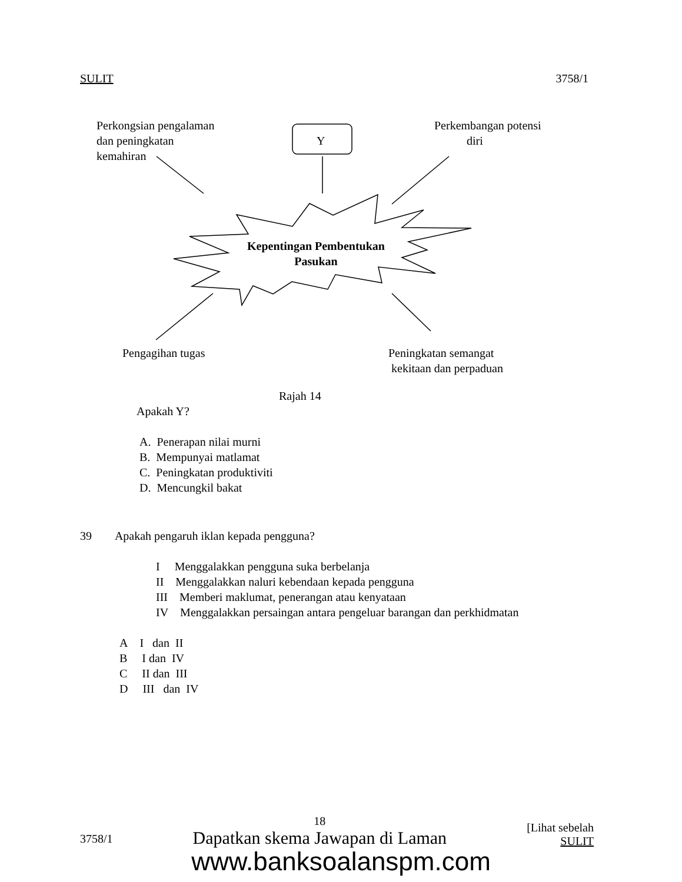SULIT 3758/1
Perkongsian pengalaman
dan peningkatan
kemahiran
Y
Perkembangan potensi
diri
Kepentingan Pembentukan
Pasukan
Pengagihan tugas
Peningkatan semangat
kekitaan dan perpaduan
Rajah 14
Apakah Y?
A. Penerapan nilai murni
B. Mempunyai matlamat
C. Peningkatan produktiviti
D. Mencungkil bakat
39 Apakah pengaruh iklan kepada pengguna?
I Menggalakkan pengguna suka berbelanja
II Menggalakkan naluri kebendaan kepada pengguna
III Memberi maklumat, penerangan atau kenyataan
IV Menggalakkan persaingan antara pengeluar barangan dan perkhidmatan
A I dan II
B I dan IV
C II dan III
D III dan IV
3758/1 18
Dapatkan skema Jawapan di Laman [Lihat sebelah
SULIT
www.banksoalanspm.com